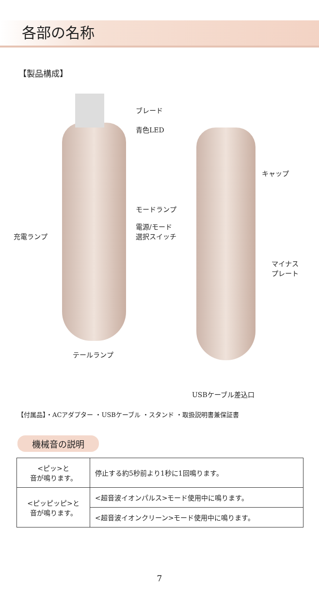各部の名称
【製品構成】
ブレード
青色LED
キャップ
モードランプ
電源/モード
選択スイッチ
充電ランプ
マイナス
プレート
テールランプ
USBケーブル差込口
【付属品】・ACアダプター ・USBケーブル ・スタンド ・取扱説明書兼保証書
機械音の説明
| <ピッ>と 音が鳴ります。 | 停止する約5秒前より1秒に1回鳴ります。 |
| <ピッピッピ>と 音が鳴ります。 | <超音波イオンパルス>モード使用中に鳴ります。 |
| | <超音波イオンクリーン>モード使用中に鳴ります。 |
7